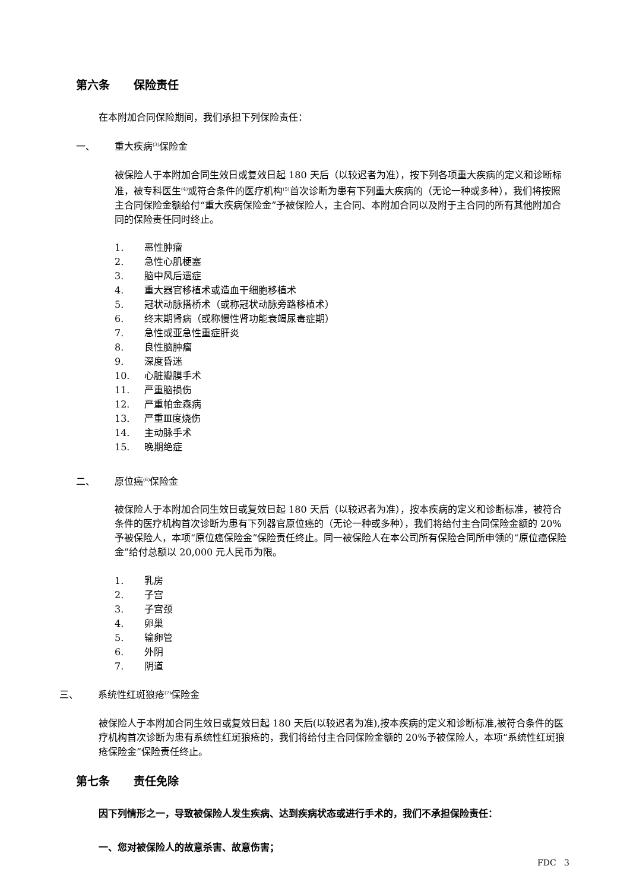第六条 保险责任
在本附加合同保险期间，我们承担下列保险责任：
一、 重大疾病<sup>(3)</sup>保险金
被保险人于本附加合同生效日或复效日起 180 天后（以较迟者为准），按下列各项重大疾病的定义和诊断标准，被专科医生<sup>(4)</sup>或符合条件的医疗机构<sup>(5)</sup>首次诊断为患有下列重大疾病的（无论一种或多种），我们将按照主合同保险金额给付“重大疾病保险金”予被保险人，主合同、本附加合同以及附于主合同的所有其他附加合同的保险责任同时终止。
1. 恶性肿瘤
2. 急性心肌梗塞
3. 脑中风后遗症
4. 重大器官移植术或造血干细胞移植术
5. 冠状动脉搭桥术（或称冠状动脉旁路移植术）
6. 终末期肾病（或称慢性肾功能衰竭尿毒症期）
7. 急性或亚急性重症肝炎
8. 良性脑肿瘤
9. 深度昏迷
10. 心脏瓣膜手术
11. 严重脑损伤
12. 严重帕金森病
13. 严重Ⅲ度烧伤
14. 主动脉手术
15. 晚期绝症
二、 原位癌<sup>(6)</sup>保险金
被保险人于本附加合同生效日或复效日起 180 天后（以较迟者为准），按本疾病的定义和诊断标准，被符合条件的医疗机构首次诊断为患有下列器官原位癌的（无论一种或多种），我们将给付主合同保险金额的 20%予被保险人，本项“原位癌保险金”保险责任终止。同一被保险人在本公司所有保险合同所申领的“原位癌保险金”给付总额以 20,000 元人民币为限。
1. 乳房
2. 子宫
3. 子宫颈
4. 卵巢
5. 输卵管
6. 外阴
7. 阴道
三、 系统性红斑狼疮<sup>(7)</sup>保险金
被保险人于本附加合同生效日或复效日起 180 天后(以较迟者为准),按本疾病的定义和诊断标准,被符合条件的医疗机构首次诊断为患有系统性红斑狼疮的，我们将给付主合同保险金额的 20%予被保险人，本项“系统性红斑狼疮保险金”保险责任终止。
第七条 责任免除
因下列情形之一，导致被保险人发生疾病、达到疾病状态或进行手术的，我们不承担保险责任：
一、您对被保险人的故意杀害、故意伤害；
FDC 3